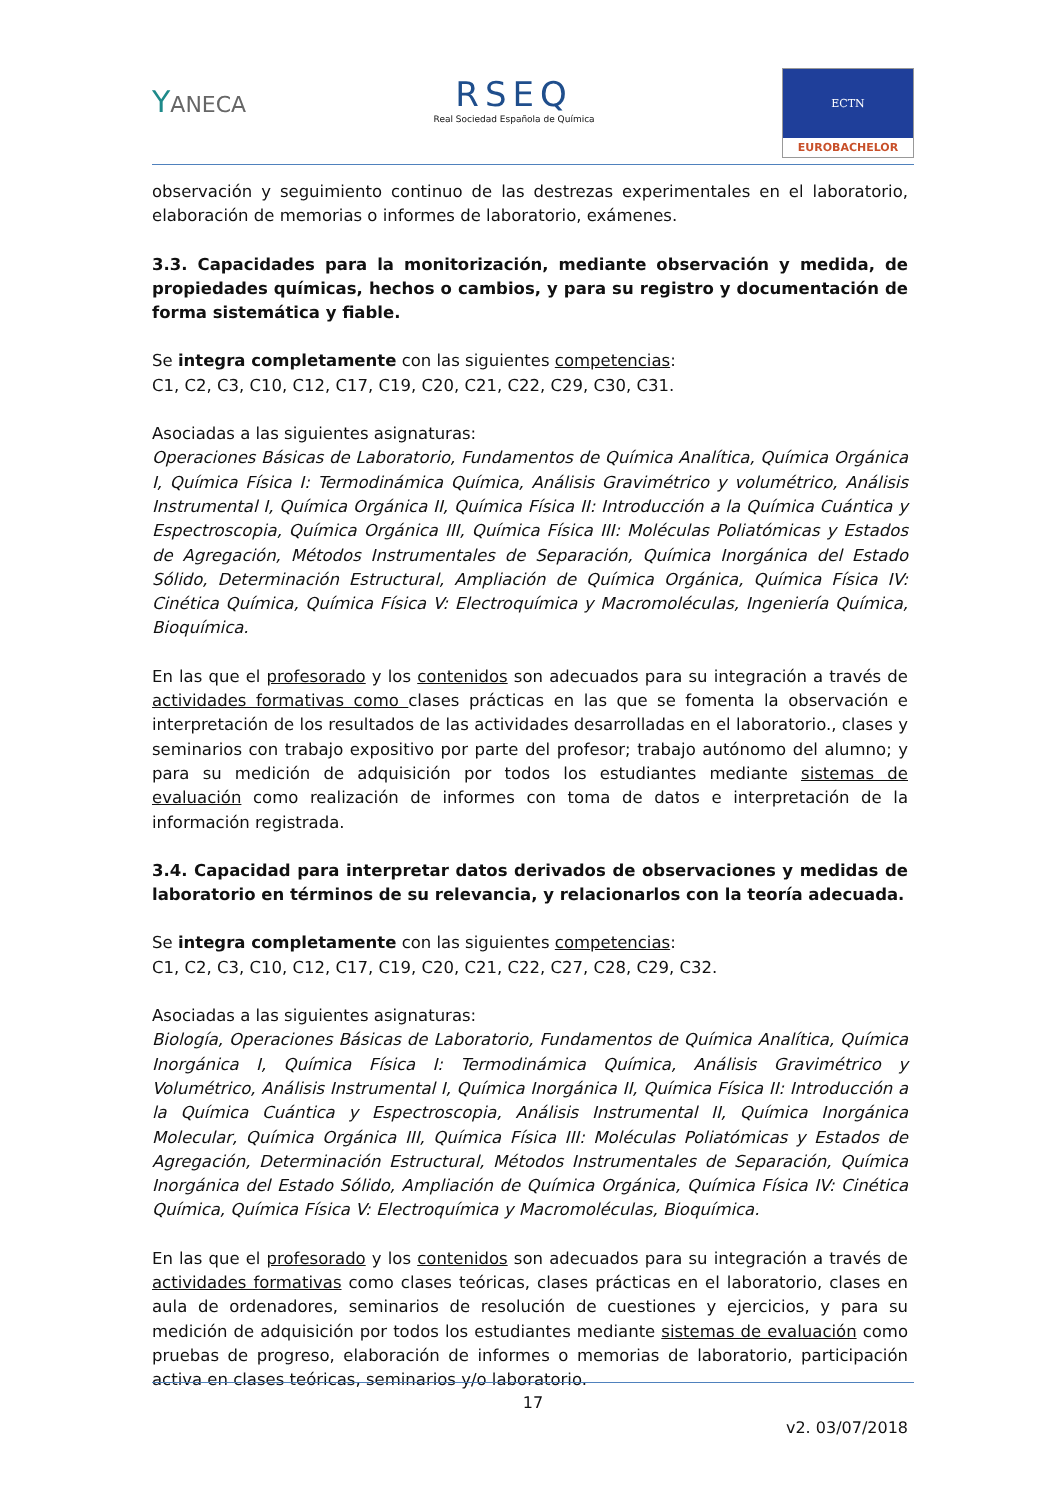YANECA
RSEQ
Real Sociedad Española de Química
ECTN
EUROBACHELOR
observación y seguimiento continuo de las destrezas experimentales en el laboratorio, elaboración de memorias o informes de laboratorio, exámenes.
3.3. Capacidades para la monitorización, mediante observación y medida, de propiedades químicas, hechos o cambios, y para su registro y documentación de forma sistemática y fiable.
Se integra completamente con las siguientes competencias:
C1, C2, C3, C10, C12, C17, C19, C20, C21, C22, C29, C30, C31.
Asociadas a las siguientes asignaturas:
Operaciones Básicas de Laboratorio, Fundamentos de Química Analítica, Química Orgánica I, Química Física I: Termodinámica Química, Análisis Gravimétrico y volumétrico, Análisis Instrumental I, Química Orgánica II, Química Física II: Introducción a la Química Cuántica y Espectroscopia, Química Orgánica III, Química Física III: Moléculas Poliatómicas y Estados de Agregación, Métodos Instrumentales de Separación, Química Inorgánica del Estado Sólido, Determinación Estructural, Ampliación de Química Orgánica, Química Física IV: Cinética Química, Química Física V: Electroquímica y Macromoléculas, Ingeniería Química, Bioquímica.
En las que el profesorado y los contenidos son adecuados para su integración a través de actividades formativas como clases prácticas en las que se fomenta la observación e interpretación de los resultados de las actividades desarrolladas en el laboratorio., clases y seminarios con trabajo expositivo por parte del profesor; trabajo autónomo del alumno; y para su medición de adquisición por todos los estudiantes mediante sistemas de evaluación como realización de informes con toma de datos e interpretación de la información registrada.
3.4. Capacidad para interpretar datos derivados de observaciones y medidas de laboratorio en términos de su relevancia, y relacionarlos con la teoría adecuada.
Se integra completamente con las siguientes competencias:
C1, C2, C3, C10, C12, C17, C19, C20, C21, C22, C27, C28, C29, C32.
Asociadas a las siguientes asignaturas:
Biología, Operaciones Básicas de Laboratorio, Fundamentos de Química Analítica, Química Inorgánica I, Química Física I: Termodinámica Química, Análisis Gravimétrico y Volumétrico, Análisis Instrumental I, Química Inorgánica II, Química Física II: Introducción a la Química Cuántica y Espectroscopia, Análisis Instrumental II, Química Inorgánica Molecular, Química Orgánica III, Química Física III: Moléculas Poliatómicas y Estados de Agregación, Determinación Estructural, Métodos Instrumentales de Separación, Química Inorgánica del Estado Sólido, Ampliación de Química Orgánica, Química Física IV: Cinética Química, Química Física V: Electroquímica y Macromoléculas, Bioquímica.
En las que el profesorado y los contenidos son adecuados para su integración a través de actividades formativas como clases teóricas, clases prácticas en el laboratorio, clases en aula de ordenadores, seminarios de resolución de cuestiones y ejercicios, y para su medición de adquisición por todos los estudiantes mediante sistemas de evaluación como pruebas de progreso, elaboración de informes o memorias de laboratorio, participación activa en clases teóricas, seminarios y/o laboratorio.
17
v2. 03/07/2018